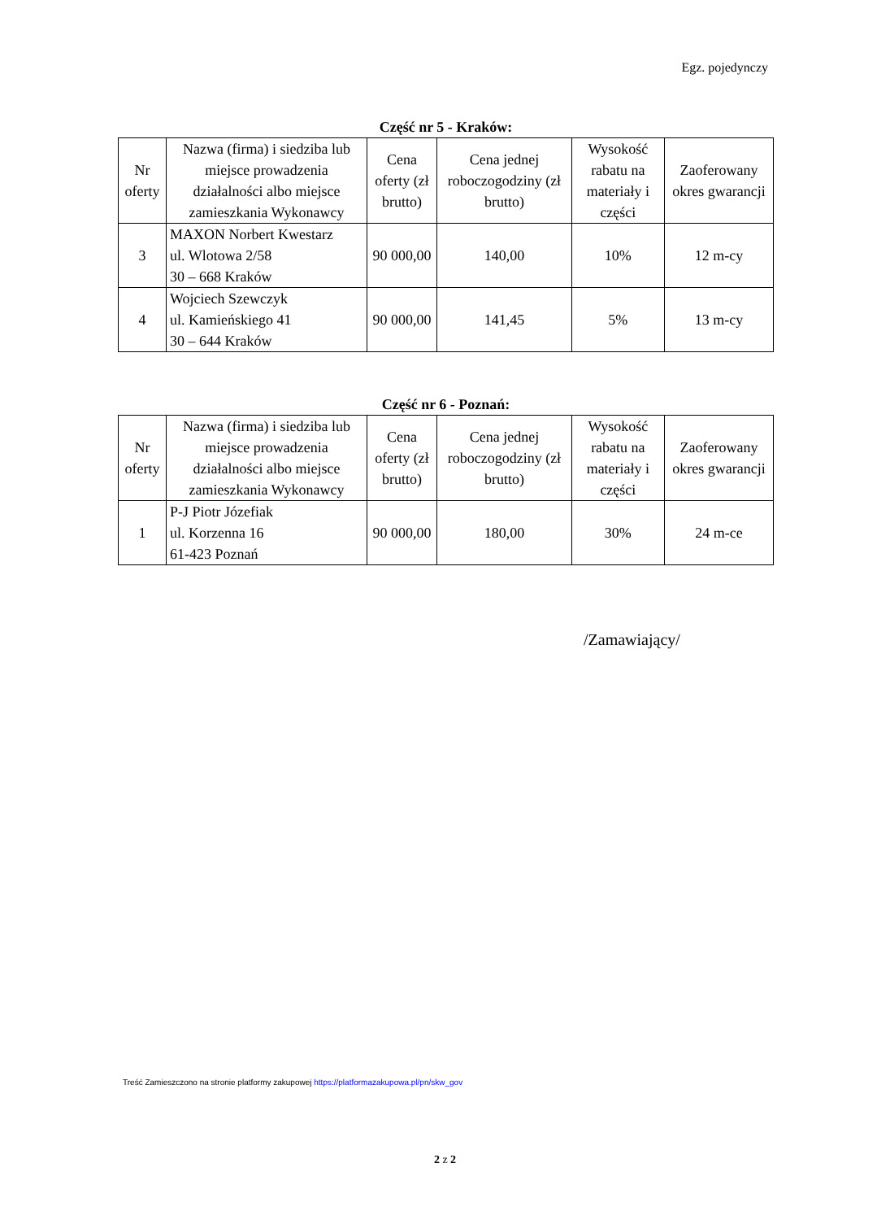Egz. pojedynczy
Część nr 5 - Kraków:
| Nr oferty | Nazwa (firma) i siedziba lub miejsce prowadzenia działalności albo miejsce zamieszkania Wykonawcy | Cena oferty (zł brutto) | Cena jednej roboczogodziny (zł brutto) | Wysokość rabatu na materiały i części | Zaoferowany okres gwarancji |
| --- | --- | --- | --- | --- | --- |
| 3 | MAXON Norbert Kwestarz ul. Wlotowa 2/58 30 – 668 Kraków | 90 000,00 | 140,00 | 10% | 12 m-cy |
| 4 | Wojciech Szewczyk ul. Kamieńskiego 41 30 – 644 Kraków | 90 000,00 | 141,45 | 5% | 13 m-cy |
Część nr 6 - Poznań:
| Nr oferty | Nazwa (firma) i siedziba lub miejsce prowadzenia działalności albo miejsce zamieszkania Wykonawcy | Cena oferty (zł brutto) | Cena jednej roboczogodziny (zł brutto) | Wysokość rabatu na materiały i części | Zaoferowany okres gwarancji |
| --- | --- | --- | --- | --- | --- |
| 1 | P-J Piotr Józefiak ul. Korzenna 16 61-423 Poznań | 90 000,00 | 180,00 | 30% | 24 m-ce |
/Zamawiający/
Treść Zamieszczono na stronie platformy zakupowej https://platformazakupowa.pl/pn/skw_gov
2 z 2